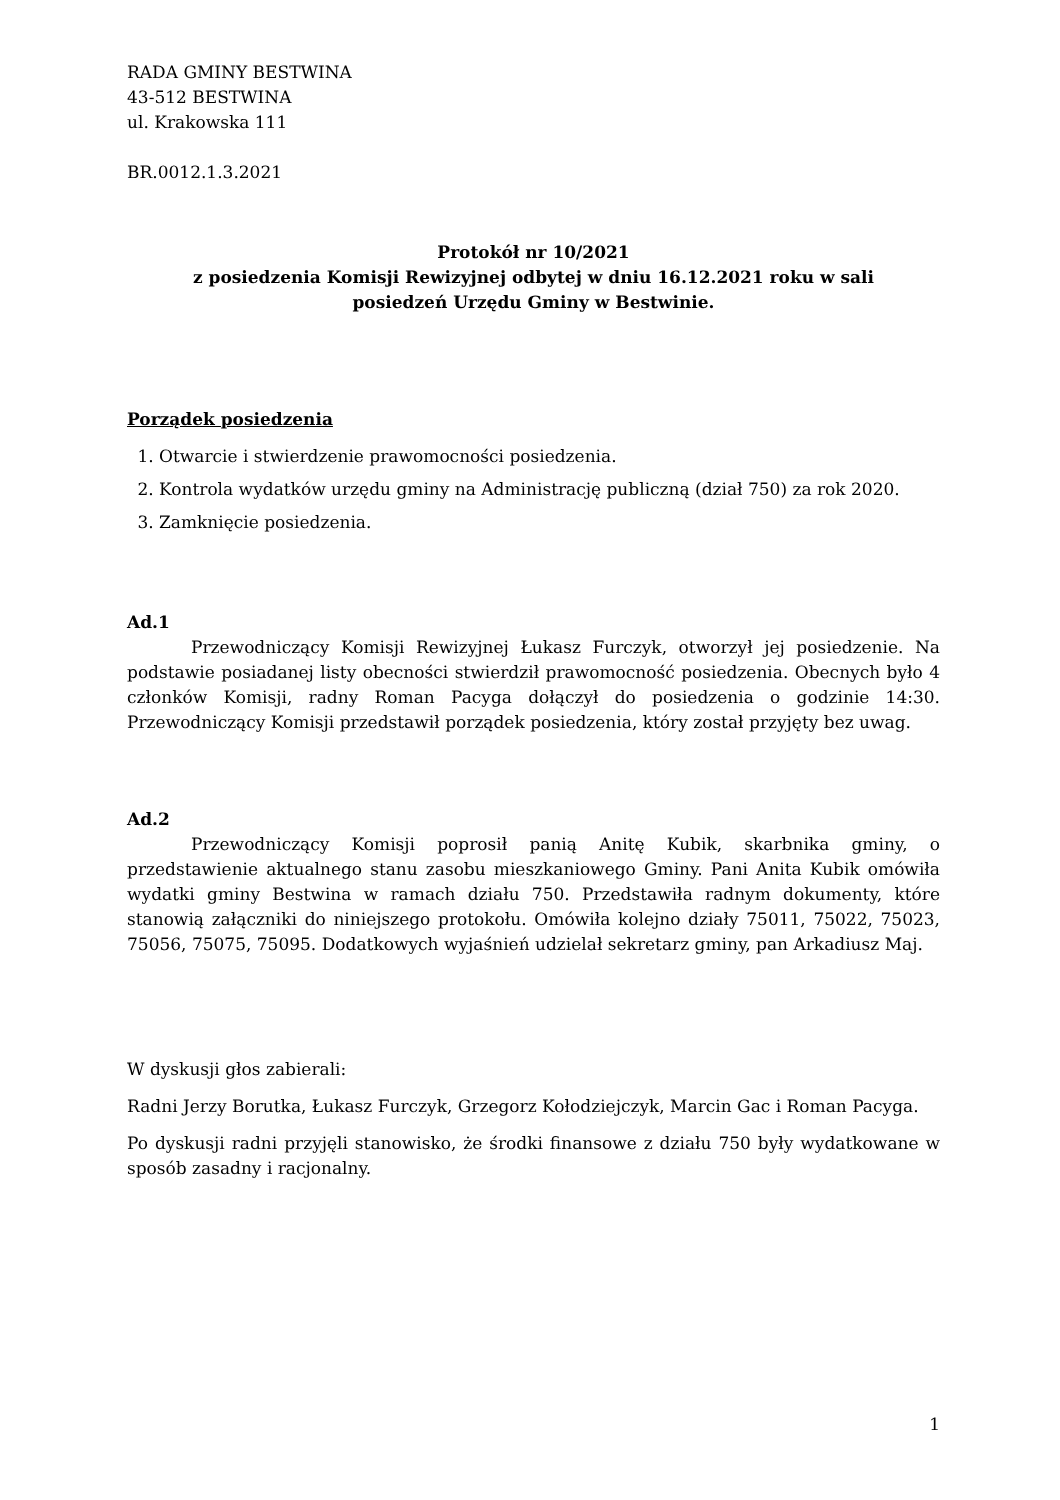RADA GMINY BESTWINA
43-512 BESTWINA
ul. Krakowska 111
BR.0012.1.3.2021
Protokół nr 10/2021
z posiedzenia Komisji Rewizyjnej odbytej w dniu 16.12.2021 roku w sali
posiedzeń Urzędu Gminy w Bestwinie.
Porządek posiedzenia
1. Otwarcie i stwierdzenie prawomocności posiedzenia.
2. Kontrola wydatków urzędu gminy na Administrację publiczną (dział 750) za rok 2020.
3. Zamknięcie posiedzenia.
Ad.1
Przewodniczący Komisji Rewizyjnej Łukasz Furczyk, otworzył jej posiedzenie. Na podstawie posiadanej listy obecności stwierdził prawomocność posiedzenia. Obecnych było 4 członków Komisji, radny Roman Pacyga dołączył do posiedzenia o godzinie 14:30. Przewodniczący Komisji przedstawił porządek posiedzenia, który został przyjęty bez uwag.
Ad.2
Przewodniczący Komisji poprosił panią Anitę Kubik, skarbnika gminy, o przedstawienie aktualnego stanu zasobu mieszkaniowego Gminy. Pani Anita Kubik omówiła wydatki gminy Bestwina w ramach działu 750. Przedstawiła radnym dokumenty, które stanowią załączniki do niniejszego protokołu. Omówiła kolejno działy 75011, 75022, 75023, 75056, 75075, 75095. Dodatkowych wyjaśnień udzielał sekretarz gminy, pan Arkadiusz Maj.
W dyskusji głos zabierali:
Radni Jerzy Borutka, Łukasz Furczyk, Grzegorz Kołodziejczyk, Marcin Gac i Roman Pacyga.
Po dyskusji radni przyjęli stanowisko, że środki finansowe z działu 750 były wydatkowane w sposób zasadny i racjonalny.
1